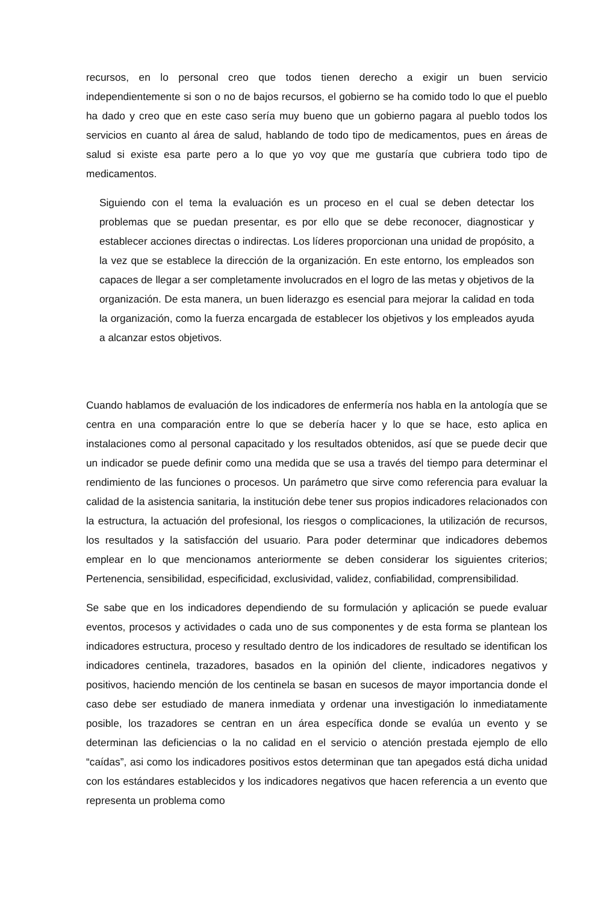recursos, en lo personal creo que todos tienen derecho a exigir un buen servicio independientemente si son o no de bajos recursos, el gobierno se ha comido todo lo que el pueblo ha dado y creo que en este caso sería muy bueno que un gobierno pagara al pueblo todos los servicios en cuanto al área de salud, hablando de todo tipo de medicamentos, pues en áreas de salud si existe esa parte pero a lo que yo voy que me gustaría que cubriera todo tipo de medicamentos.
Siguiendo con el tema la evaluación es un proceso en el cual se deben detectar los problemas que se puedan presentar, es por ello que se debe reconocer, diagnosticar y establecer acciones directas o indirectas. Los líderes proporcionan una unidad de propósito, a la vez que se establece la dirección de la organización. En este entorno, los empleados son capaces de llegar a ser completamente involucrados en el logro de las metas y objetivos de la organización. De esta manera, un buen liderazgo es esencial para mejorar la calidad en toda la organización, como la fuerza encargada de establecer los objetivos y los empleados ayuda a alcanzar estos objetivos.
Cuando hablamos de evaluación de los indicadores de enfermería nos habla en la antología que se centra en una comparación entre lo que se debería hacer y lo que se hace, esto aplica en instalaciones como al personal capacitado y los resultados obtenidos, así que se puede decir que un indicador se puede definir como una medida que se usa a través del tiempo para determinar el rendimiento de las funciones o procesos. Un parámetro que sirve como referencia para evaluar la calidad de la asistencia sanitaria, la institución debe tener sus propios indicadores relacionados con la estructura, la actuación del profesional, los riesgos o complicaciones, la utilización de recursos, los resultados y la satisfacción del usuario. Para poder determinar que indicadores debemos emplear en lo que mencionamos anteriormente se deben considerar los siguientes criterios; Pertenencia, sensibilidad, especificidad, exclusividad, validez, confiabilidad, comprensibilidad.
Se sabe que en los indicadores dependiendo de su formulación y aplicación se puede evaluar eventos, procesos y actividades o cada uno de sus componentes y de esta forma se plantean los indicadores estructura, proceso y resultado dentro de los indicadores de resultado se identifican los indicadores centinela, trazadores, basados en la opinión del cliente, indicadores negativos y positivos, haciendo mención de los centinela se basan en sucesos de mayor importancia donde el caso debe ser estudiado de manera inmediata y ordenar una investigación lo inmediatamente posible, los trazadores se centran en un área específica donde se evalúa un evento y se determinan las deficiencias o la no calidad en el servicio o atención prestada ejemplo de ello “caídas”, asi como los indicadores positivos estos determinan que tan apegados está dicha unidad con los estándares establecidos y los indicadores negativos que hacen referencia a un evento que representa un problema como